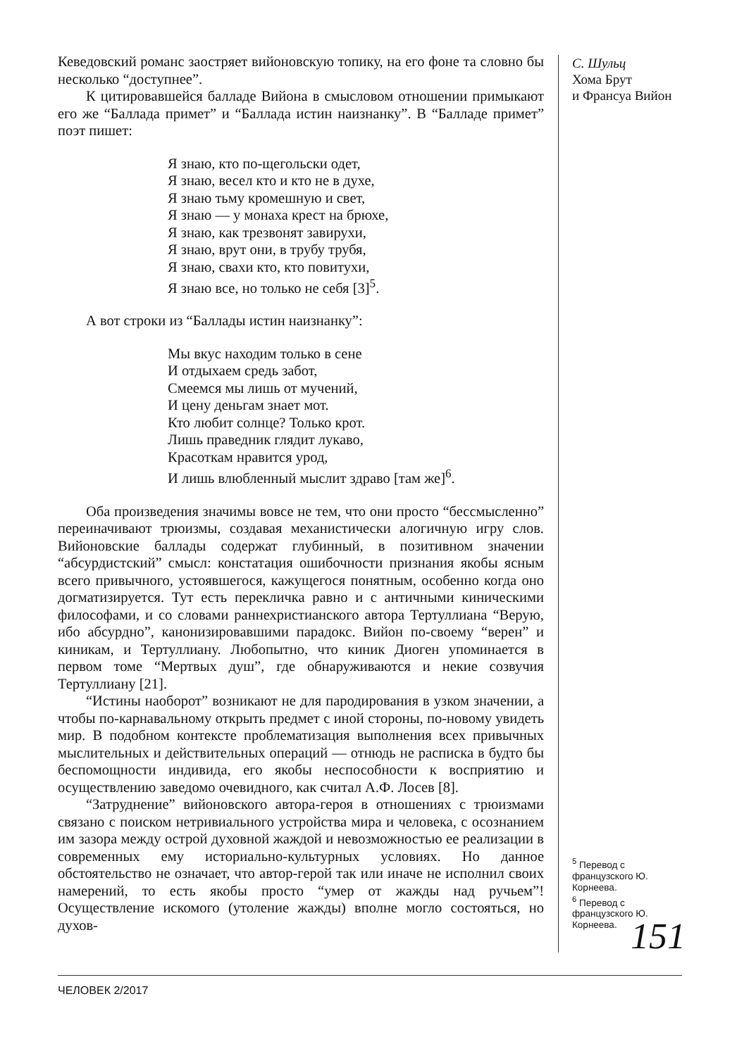Кеведовский романс заостряет вийоновскую топику, на его фоне та словно бы несколько “доступнее”.
К цитировавшейся балладе Вийона в смысловом отношении примыкают его же “Баллада примет” и “Баллада истин наизнанку”. В “Балладе примет” поэт пишет:
Я знаю, кто по-щегольски одет,
Я знаю, весел кто и кто не в духе,
Я знаю тьму кромешную и свет,
Я знаю — у монаха крест на брюхе,
Я знаю, как трезвонят завирухи,
Я знаю, врут они, в трубу трубя,
Я знаю, свахи кто, кто повитухи,
Я знаю все, но только не себя [3]<sup>5</sup>.
А вот строки из “Баллады истин наизнанку”:
Мы вкус находим только в сене
И отдыхаем средь забот,
Смеемся мы лишь от мучений,
И цену деньгам знает мот.
Кто любит солнце? Только крот.
Лишь праведник глядит лукаво,
Красоткам нравится урод,
И лишь влюбленный мыслит здраво [там же]<sup>6</sup>.
Оба произведения значимы вовсе не тем, что они просто “бессмысленно” переиначивают трюизмы, создавая механистически алогичную игру слов. Вийоновские баллады содержат глубинный, в позитивном значении “абсурдистский” смысл: констатация ошибочности признания якобы ясным всего привычного, устоявшегося, кажущегося понятным, особенно когда оно догматизируется. Тут есть перекличка равно и с античными киническими философами, и со словами раннехристианского автора Тертуллиана “Верую, ибо абсурдно”, канонизировавшими парадокс. Вийон по-своему “верен” и киникам, и Тертуллиану. Любопытно, что киник Диоген упоминается в первом томе “Мертвых душ”, где обнаруживаются и некие созвучия Тертуллиану [21].
“Истины наоборот” возникают не для пародирования в узком значении, а чтобы по-карнавальному открыть предмет с иной стороны, по-новому увидеть мир. В подобном контексте проблематизация выполнения всех привычных мыслительных и действительных операций — отнюдь не расписка в будто бы беспомощности индивида, его якобы неспособности к восприятию и осуществлению заведомо очевидного, как считал А.Ф. Лосев [8].
“Затруднение” вийоновского автора-героя в отношениях с трюизмами связано с поиском нетривиального устройства мира и человека, с осознанием им зазора между острой духовной жаждой и невозможностью ее реализации в современных ему историально-культурных условиях. Но данное обстоятельство не означает, что автор-герой так или иначе не исполнил своих намерений, то есть якобы просто “умер от жажды над ручьем”! Осуществление искомого (утоление жажды) вполне могло состояться, но духов-
С. Шульц
Хома Брут
и Франсуа Вийон
<sup>5</sup> Перевод с французского Ю. Корнеева.
<sup>6</sup> Перевод с французского Ю. Корнеева.
151
ЧЕЛОВЕК 2/2017